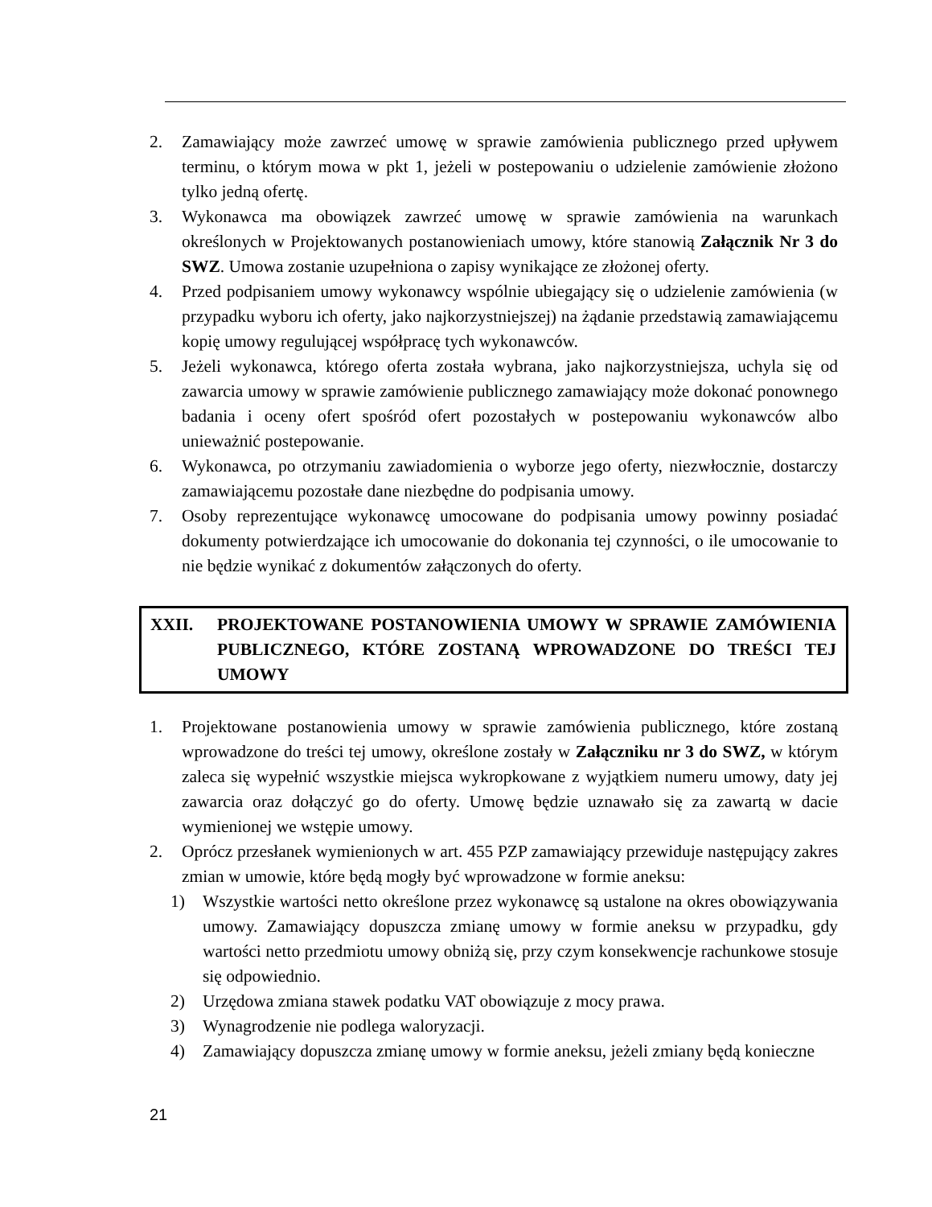2. Zamawiający może zawrzeć umowę w sprawie zamówienia publicznego przed upływem terminu, o którym mowa w pkt 1, jeżeli w postepowaniu o udzielenie zamówienie złożono tylko jedną ofertę.
3. Wykonawca ma obowiązek zawrzeć umowę w sprawie zamówienia na warunkach określonych w Projektowanych postanowieniach umowy, które stanowią Załącznik Nr 3 do SWZ. Umowa zostanie uzupełniona o zapisy wynikające ze złożonej oferty.
4. Przed podpisaniem umowy wykonawcy wspólnie ubiegający się o udzielenie zamówienia (w przypadku wyboru ich oferty, jako najkorzystniejszej) na żądanie przedstawią zamawiającemu kopię umowy regulującej współpracę tych wykonawców.
5. Jeżeli wykonawca, którego oferta została wybrana, jako najkorzystniejsza, uchyla się od zawarcia umowy w sprawie zamówienie publicznego zamawiający może dokonać ponownego badania i oceny ofert spośród ofert pozostałych w postepowaniu wykonawców albo unieważnić postepowanie.
6. Wykonawca, po otrzymaniu zawiadomienia o wyborze jego oferty, niezwłocznie, dostarczy zamawiającemu pozostałe dane niezbędne do podpisania umowy.
7. Osoby reprezentujące wykonawcę umocowane do podpisania umowy powinny posiadać dokumenty potwierdzające ich umocowanie do dokonania tej czynności, o ile umocowanie to nie będzie wynikać z dokumentów załączonych do oferty.
XXII. PROJEKTOWANE POSTANOWIENIA UMOWY W SPRAWIE ZAMÓWIENIA PUBLICZNEGO, KTÓRE ZOSTANĄ WPROWADZONE DO TREŚCI TEJ UMOWY
1. Projektowane postanowienia umowy w sprawie zamówienia publicznego, które zostaną wprowadzone do treści tej umowy, określone zostały w Załączniku nr 3 do SWZ, w którym zaleca się wypełnić wszystkie miejsca wykropkowane z wyjątkiem numeru umowy, daty jej zawarcia oraz dołączyć go do oferty. Umowę będzie uznawało się za zawartą w dacie wymienionej we wstępie umowy.
2. Oprócz przesłanek wymienionych w art. 455 PZP zamawiający przewiduje następujący zakres zmian w umowie, które będą mogły być wprowadzone w formie aneksu:
1) Wszystkie wartości netto określone przez wykonawcę są ustalone na okres obowiązywania umowy. Zamawiający dopuszcza zmianę umowy w formie aneksu w przypadku, gdy wartości netto przedmiotu umowy obniżą się, przy czym konsekwencje rachunkowe stosuje się odpowiednio.
2) Urzędowa zmiana stawek podatku VAT obowiązuje z mocy prawa.
3) Wynagrodzenie nie podlega waloryzacji.
4) Zamawiający dopuszcza zmianę umowy w formie aneksu, jeżeli zmiany będą konieczne
21